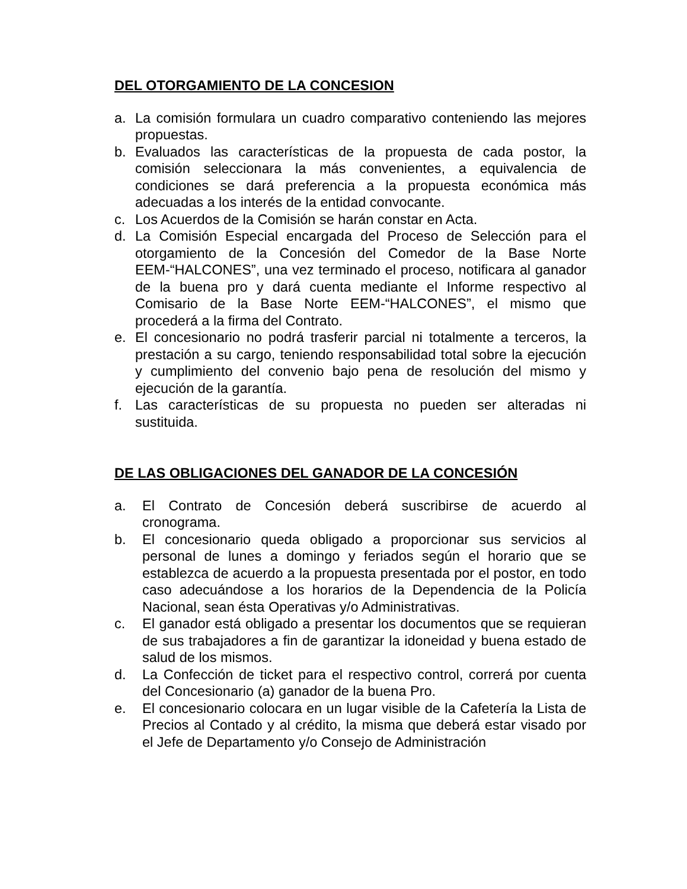DEL OTORGAMIENTO DE LA CONCESION
a. La comisión formulara un cuadro comparativo conteniendo las mejores propuestas.
b. Evaluados las características de la propuesta de cada postor, la comisión seleccionara la más convenientes, a equivalencia de condiciones se dará preferencia a la propuesta económica más adecuadas a los interés de la entidad convocante.
c. Los Acuerdos de la Comisión se harán constar en Acta.
d. La Comisión Especial encargada del Proceso de Selección para el otorgamiento de la Concesión del Comedor de la Base Norte EEM-“HALCONES”, una vez terminado el proceso, notificara al ganador de la buena pro y dará cuenta mediante el Informe respectivo al Comisario de la Base Norte EEM-“HALCONES”, el mismo que procederá a la firma del Contrato.
e. El concesionario no podrá trasferir parcial ni totalmente a terceros, la prestación a su cargo, teniendo responsabilidad total sobre la ejecución y cumplimiento del convenio bajo pena de resolución del mismo y ejecución de la garantía.
f. Las características de su propuesta no pueden ser alteradas ni sustituida.
DE LAS OBLIGACIONES DEL GANADOR DE LA CONCESIÓN
a. El Contrato de Concesión deberá suscribirse de acuerdo al cronograma.
b. El concesionario queda obligado a proporcionar sus servicios al personal de lunes a domingo y feriados según el horario que se establezca de acuerdo a la propuesta presentada por el postor, en todo caso adecuándose a los horarios de la Dependencia de la Policía Nacional, sean ésta Operativas y/o Administrativas.
c. El ganador está obligado a presentar los documentos que se requieran de sus trabajadores a fin de garantizar la idoneidad y buena estado de salud de los mismos.
d. La Confección de ticket para el respectivo control, correrá por cuenta del Concesionario (a) ganador de la buena Pro.
e. El concesionario colocara en un lugar visible de la Cafetería la Lista de Precios al Contado y al crédito, la misma que deberá estar visado por el Jefe de Departamento y/o Consejo de Administración